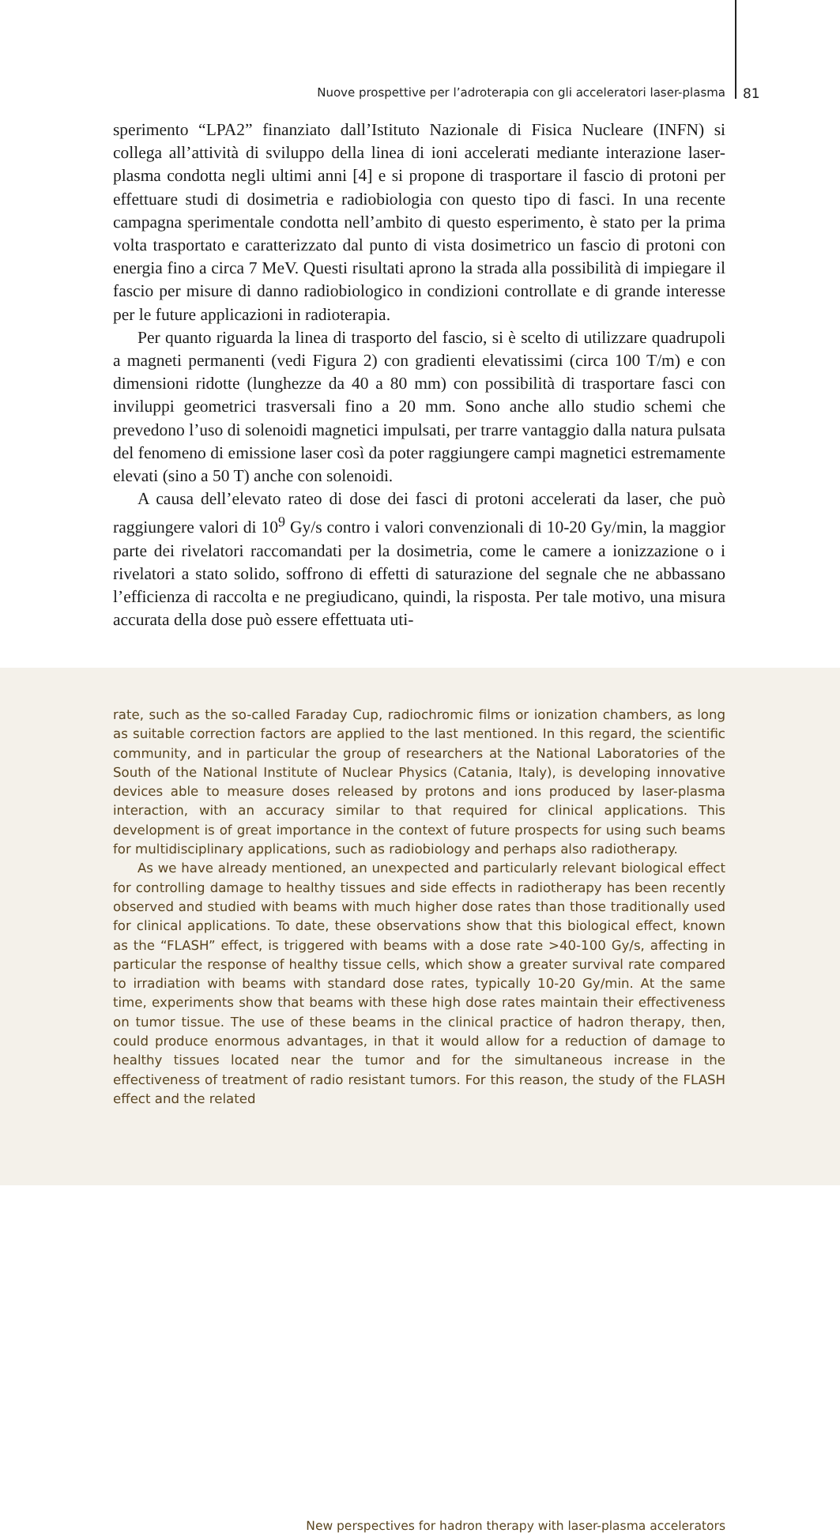Nuove prospettive per l’adroterapia con gli acceleratori laser-plasma 81
sperimento “LPA2” finanziato dall’Istituto Nazionale di Fisica Nucleare (INFN) si collega all’attività di sviluppo della linea di ioni accelerati mediante interazione laser-plasma condotta negli ultimi anni [4] e si propone di trasportare il fascio di protoni per effettuare studi di dosimetria e radiobiologia con questo tipo di fasci. In una recente campagna sperimentale condotta nell’ambito di questo esperimento, è stato per la prima volta trasportato e caratterizzato dal punto di vista dosimetrico un fascio di protoni con energia fino a circa 7 MeV. Questi risultati aprono la strada alla possibilità di impiegare il fascio per misure di danno radiobiologico in condizioni controllate e di grande interesse per le future applicazioni in radioterapia.
Per quanto riguarda la linea di trasporto del fascio, si è scelto di utilizzare quadrupoli a magneti permanenti (vedi Figura 2) con gradienti elevatissimi (circa 100 T/m) e con dimensioni ridotte (lunghezze da 40 a 80 mm) con possibilità di trasportare fasci con inviluppi geometrici trasversali fino a 20 mm. Sono anche allo studio schemi che prevedono l’uso di solenoidi magnetici impulsati, per trarre vantaggio dalla natura pulsata del fenomeno di emissione laser così da poter raggiungere campi magnetici estremamente elevati (sino a 50 T) anche con solenoidi.
A causa dell’elevato rateo di dose dei fasci di protoni accelerati da laser, che può raggiungere valori di 10<sup>9</sup> Gy/s contro i valori convenzionali di 10-20 Gy/min, la maggior parte dei rivelatori raccomandati per la dosimetria, come le camere a ionizzazione o i rivelatori a stato solido, soffrono di effetti di saturazione del segnale che ne abbassano l’efficienza di raccolta e ne pregiudicano, quindi, la risposta. Per tale motivo, una misura accurata della dose può essere effettuata uti-
rate, such as the so-called Faraday Cup, radiochromic films or ionization chambers, as long as suitable correction factors are applied to the last mentioned. In this regard, the scientific community, and in particular the group of researchers at the National Laboratories of the South of the National Institute of Nuclear Physics (Catania, Italy), is developing innovative devices able to measure doses released by protons and ions produced by laser-plasma interaction, with an accuracy similar to that required for clinical applications. This development is of great importance in the context of future prospects for using such beams for multidisciplinary applications, such as radiobiology and perhaps also radiotherapy.
As we have already mentioned, an unexpected and particularly relevant biological effect for controlling damage to healthy tissues and side effects in radiotherapy has been recently observed and studied with beams with much higher dose rates than those traditionally used for clinical applications. To date, these observations show that this biological effect, known as the “FLASH” effect, is triggered with beams with a dose rate >40-100 Gy/s, affecting in particular the response of healthy tissue cells, which show a greater survival rate compared to irradiation with beams with standard dose rates, typically 10-20 Gy/min. At the same time, experiments show that beams with these high dose rates maintain their effectiveness on tumor tissue. The use of these beams in the clinical practice of hadron therapy, then, could produce enormous advantages, in that it would allow for a reduction of damage to healthy tissues located near the tumor and for the simultaneous increase in the effectiveness of treatment of radio resistant tumors. For this reason, the study of the FLASH effect and the related
New perspectives for hadron therapy with laser-plasma accelerators